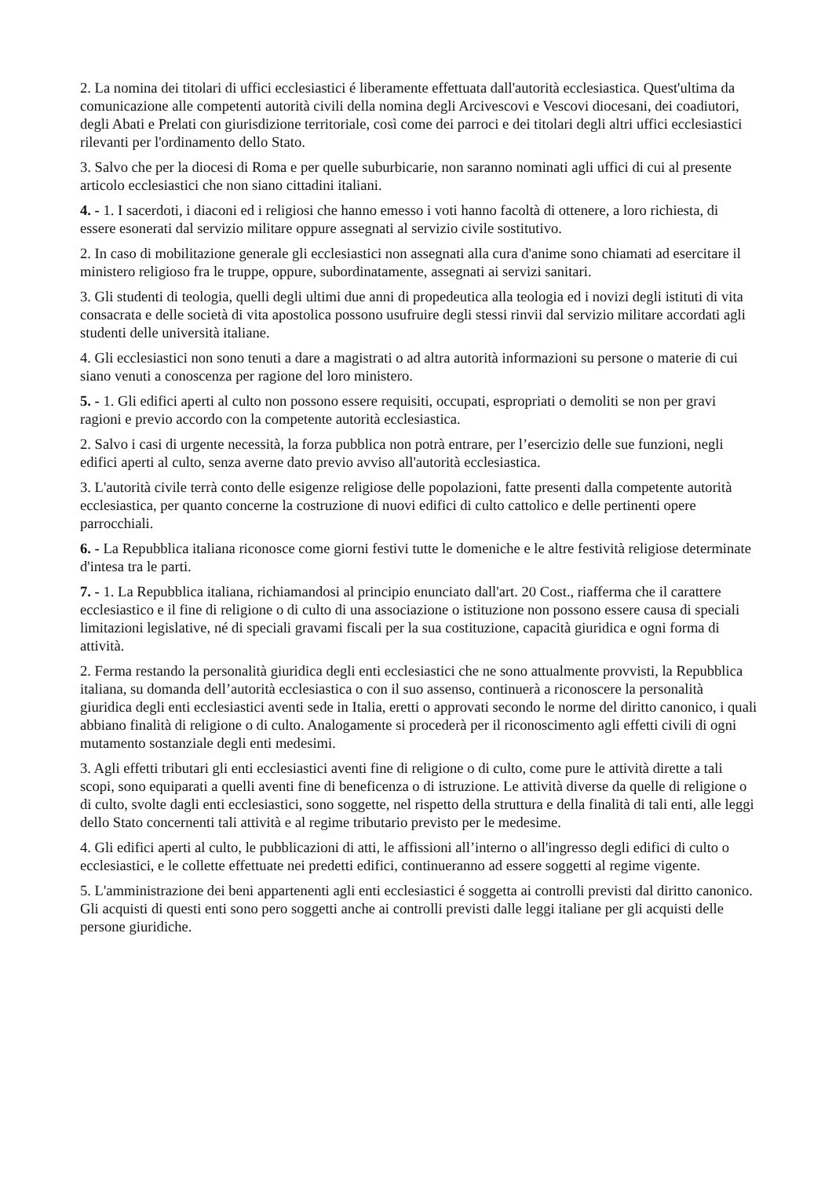2. La nomina dei titolari di uffici ecclesiastici é liberamente effettuata dall'autorità ecclesiastica. Quest'ultima da comunicazione alle competenti autorità civili della nomina degli Arcivescovi e Vescovi diocesani, dei coadiutori, degli Abati e Prelati con giurisdizione territoriale, così come dei parroci e dei titolari degli altri uffici ecclesiastici rilevanti per l'ordinamento dello Stato.
3. Salvo che per la diocesi di Roma e per quelle suburbicarie, non saranno nominati agli uffici di cui al presente articolo ecclesiastici che non siano cittadini italiani.
4. - 1. I sacerdoti, i diaconi ed i religiosi che hanno emesso i voti hanno facoltà di ottenere, a loro richiesta, di essere esonerati dal servizio militare oppure assegnati al servizio civile sostitutivo.
2. In caso di mobilitazione generale gli ecclesiastici non assegnati alla cura d'anime sono chiamati ad esercitare il ministero religioso fra le truppe, oppure, subordinatamente, assegnati ai servizi sanitari.
3. Gli studenti di teologia, quelli degli ultimi due anni di propedeutica alla teologia ed i novizi degli istituti di vita consacrata e delle società di vita apostolica possono usufruire degli stessi rinvii dal servizio militare accordati agli studenti delle università italiane.
4. Gli ecclesiastici non sono tenuti a dare a magistrati o ad altra autorità informazioni su persone o materie di cui siano venuti a conoscenza per ragione del loro ministero.
5. - 1. Gli edifici aperti al culto non possono essere requisiti, occupati, espropriati o demoliti se non per gravi ragioni e previo accordo con la competente autorità ecclesiastica.
2. Salvo i casi di urgente necessità, la forza pubblica non potrà entrare, per l’esercizio delle sue funzioni, negli edifici aperti al culto, senza averne dato previo avviso all'autorità ecclesiastica.
3. L'autorità civile terrà conto delle esigenze religiose delle popolazioni, fatte presenti dalla competente autorità ecclesiastica, per quanto concerne la costruzione di nuovi edifici di culto cattolico e delle pertinenti opere parrocchiali.
6. - La Repubblica italiana riconosce come giorni festivi tutte le domeniche e le altre festività religiose determinate d'intesa tra le parti.
7. - 1. La Repubblica italiana, richiamandosi al principio enunciato dall'art. 20 Cost., riafferma che il carattere ecclesiastico e il fine di religione o di culto di una associazione o istituzione non possono essere causa di speciali limitazioni legislative, né di speciali gravami fiscali per la sua costituzione, capacità giuridica e ogni forma di attività.
2. Ferma restando la personalità giuridica degli enti ecclesiastici che ne sono attualmente provvisti, la Repubblica italiana, su domanda dell’autorità ecclesiastica o con il suo assenso, continuerà a riconoscere la personalità giuridica degli enti ecclesiastici aventi sede in Italia, eretti o approvati secondo le norme del diritto canonico, i quali abbiano finalità di religione o di culto. Analogamente si procederà per il riconoscimento agli effetti civili di ogni mutamento sostanziale degli enti medesimi.
3. Agli effetti tributari gli enti ecclesiastici aventi fine di religione o di culto, come pure le attività dirette a tali scopi, sono equiparati a quelli aventi fine di beneficenza o di istruzione. Le attività diverse da quelle di religione o di culto, svolte dagli enti ecclesiastici, sono soggette, nel rispetto della struttura e della finalità di tali enti, alle leggi dello Stato concernenti tali attività e al regime tributario previsto per le medesime.
4. Gli edifici aperti al culto, le pubblicazioni di atti, le affissioni all’interno o all'ingresso degli edifici di culto o ecclesiastici, e le collette effettuate nei predetti edifici, continueranno ad essere soggetti al regime vigente.
5. L'amministrazione dei beni appartenenti agli enti ecclesiastici é soggetta ai controlli previsti dal diritto canonico. Gli acquisti di questi enti sono pero soggetti anche ai controlli previsti dalle leggi italiane per gli acquisti delle persone giuridiche.